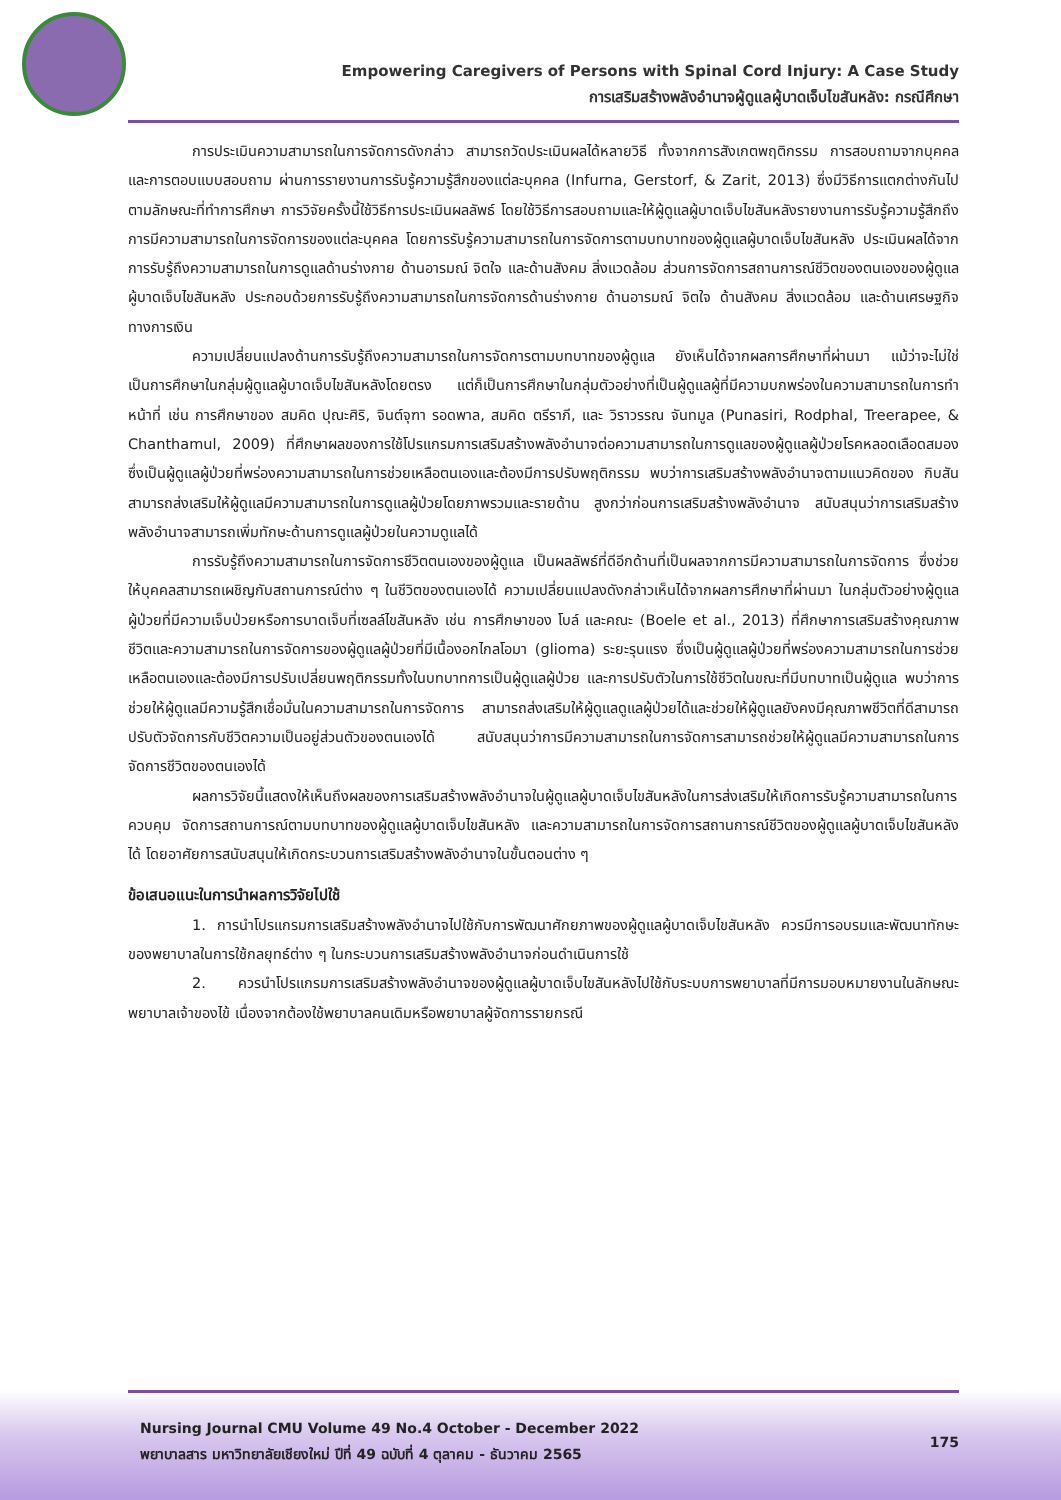Empowering Caregivers of Persons with Spinal Cord Injury: A Case Study
การเสริมสร้างพลังอำนาจผู้ดูแลผู้บาดเจ็บไขสันหลัง: กรณีศึกษา
การประเมินความสามารถในการจัดการดังกล่าว สามารถวัดประเมินผลได้หลายวิธี ทั้งจากการสังเกตพฤติกรรม การสอบถามจากบุคคล และการตอบแบบสอบถาม ผ่านการรายงานการรับรู้ความรู้สึกของแต่ละบุคคล (Infurna, Gerstorf, & Zarit, 2013) ซึ่งมีวิธีการแตกต่างกันไปตามลักษณะที่ทำการศึกษา การวิจัยครั้งนี้ใช้วิธีการประเมินผลลัพธ์ โดยใช้วิธีการสอบถามและให้ผู้ดูแลผู้บาดเจ็บไขสันหลังรายงานการรับรู้ความรู้สึกถึงการมีความสามารถในการจัดการของแต่ละบุคคล โดยการรับรู้ความสามารถในการจัดการตามบทบาทของผู้ดูแลผู้บาดเจ็บไขสันหลัง ประเมินผลได้จากการรับรู้ถึงความสามารถในการดูแลด้านร่างกาย ด้านอารมณ์ จิตใจ และด้านสังคม สิ่งแวดล้อม ส่วนการจัดการสถานการณ์ชีวิตของตนเองของผู้ดูแลผู้บาดเจ็บไขสันหลัง ประกอบด้วยการรับรู้ถึงความสามารถในการจัดการด้านร่างกาย ด้านอารมณ์ จิตใจ ด้านสังคม สิ่งแวดล้อม และด้านเศรษฐกิจทางการเงิน
ความเปลี่ยนแปลงด้านการรับรู้ถึงความสามารถในการจัดการตามบทบาทของผู้ดูแล ยังเห็นได้จากผลการศึกษาที่ผ่านมา แม้ว่าจะไม่ใช่เป็นการศึกษาในกลุ่มผู้ดูแลผู้บาดเจ็บไขสันหลังโดยตรง แต่ก็เป็นการศึกษาในกลุ่มตัวอย่างที่เป็นผู้ดูแลผู้ที่มีความบกพร่องในความสามารถในการทำหน้าที่ เช่น การศึกษาของ สมคิด ปุณะศิริ, จินต์จุฑา รอดพาล, สมคิด ตรีราภี, และ วิราวรรณ จันทมูล (Punasiri, Rodphal, Treerapee, & Chanthamul, 2009) ที่ศึกษาผลของการใช้โปรแกรมการเสริมสร้างพลังอำนาจต่อความสามารถในการดูแลของผู้ดูแลผู้ป่วยโรคหลอดเลือดสมอง ซึ่งเป็นผู้ดูแลผู้ป่วยที่พร่องความสามารถในการช่วยเหลือตนเองและต้องมีการปรับพฤติกรรม พบว่าการเสริมสร้างพลังอำนาจตามแนวคิดของ กิบสัน สามารถส่งเสริมให้ผู้ดูแลมีความสามารถในการดูแลผู้ป่วยโดยภาพรวมและรายด้าน สูงกว่าก่อนการเสริมสร้างพลังอำนาจ สนับสนุนว่าการเสริมสร้างพลังอำนาจสามารถเพิ่มทักษะด้านการดูแลผู้ป่วยในความดูแลได้
การรับรู้ถึงความสามารถในการจัดการชีวิตตนเองของผู้ดูแล เป็นผลลัพธ์ที่ดีอีกด้านที่เป็นผลจากการมีความสามารถในการจัดการ ซึ่งช่วยให้บุคคลสามารถเผชิญกับสถานการณ์ต่าง ๆ ในชีวิตของตนเองได้ ความเปลี่ยนแปลงดังกล่าวเห็นได้จากผลการศึกษาที่ผ่านมา ในกลุ่มตัวอย่างผู้ดูแลผู้ป่วยที่มีความเจ็บป่วยหรือการบาดเจ็บที่เซลล์ไขสันหลัง เช่น การศึกษาของ โบล์ และคณะ (Boele et al., 2013) ที่ศึกษาการเสริมสร้างคุณภาพชีวิตและความสามารถในการจัดการของผู้ดูแลผู้ป่วยที่มีเนื้องอกไกลโอมา (glioma) ระยะรุนแรง ซึ่งเป็นผู้ดูแลผู้ป่วยที่พร่องความสามารถในการช่วยเหลือตนเองและต้องมีการปรับเปลี่ยนพฤติกรรมทั้งในบทบาทการเป็นผู้ดูแลผู้ป่วย และการปรับตัวในการใช้ชีวิตในขณะที่มีบทบาทเป็นผู้ดูแล พบว่าการช่วยให้ผู้ดูแลมีความรู้สึกเชื่อมั่นในความสามารถในการจัดการ สามารถส่งเสริมให้ผู้ดูแลดูแลผู้ป่วยได้และช่วยให้ผู้ดูแลยังคงมีคุณภาพชีวิตที่ดีสามารถปรับตัวจัดการกับชีวิตความเป็นอยู่ส่วนตัวของตนเองได้ สนับสนุนว่าการมีความสามารถในการจัดการสามารถช่วยให้ผู้ดูแลมีความสามารถในการจัดการชีวิตของตนเองได้
ผลการวิจัยนี้แสดงให้เห็นถึงผลของการเสริมสร้างพลังอำนาจในผู้ดูแลผู้บาดเจ็บไขสันหลังในการส่งเสริมให้เกิดการรับรู้ความสามารถในการควบคุม จัดการสถานการณ์ตามบทบาทของผู้ดูแลผู้บาดเจ็บไขสันหลัง และความสามารถในการจัดการสถานการณ์ชีวิตของผู้ดูแลผู้บาดเจ็บไขสันหลังได้ โดยอาศัยการสนับสนุนให้เกิดกระบวนการเสริมสร้างพลังอำนาจในขั้นตอนต่าง ๆ
ข้อเสนอแนะในการนำผลการวิจัยไปใช้
1. การนำโปรแกรมการเสริมสร้างพลังอำนาจไปใช้กับการพัฒนาศักยภาพของผู้ดูแลผู้บาดเจ็บไขสันหลัง ควรมีการอบรมและพัฒนาทักษะของพยาบาลในการใช้กลยุทธ์ต่าง ๆ ในกระบวนการเสริมสร้างพลังอำนาจก่อนดำเนินการใช้
2. ควรนำโปรแกรมการเสริมสร้างพลังอำนาจของผู้ดูแลผู้บาดเจ็บไขสันหลังไปใช้กับระบบการพยาบาลที่มีการมอบหมายงานในลักษณะพยาบาลเจ้าของไข้ เนื่องจากต้องใช้พยาบาลคนเดิมหรือพยาบาลผู้จัดการรายกรณี
Nursing Journal CMU Volume 49 No.4 October - December 2022
พยาบาลสาร มหาวิทยาลัยเชียงใหม่ ปีที่ 49 ฉบับที่ 4 ตุลาคม - ธันวาคม 2565
175